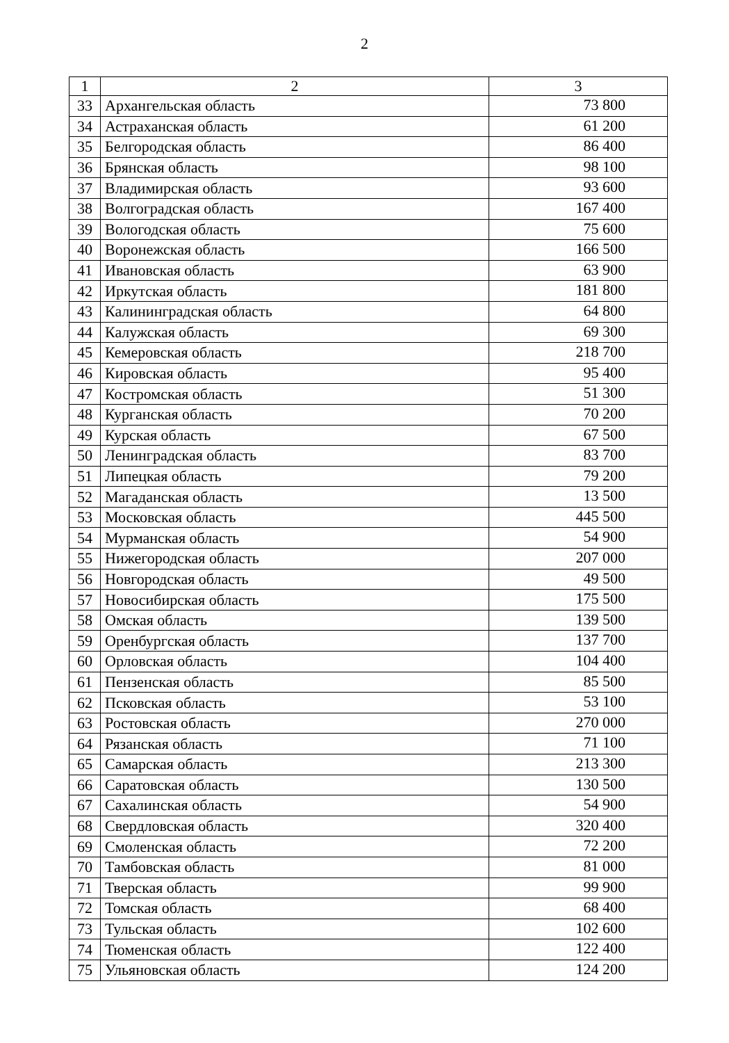2
| 1 | 2 | 3 |
| --- | --- | --- |
| 33 | Архангельская область | 73 800 |
| 34 | Астраханская область | 61 200 |
| 35 | Белгородская область | 86 400 |
| 36 | Брянская область | 98 100 |
| 37 | Владимирская область | 93 600 |
| 38 | Волгоградская область | 167 400 |
| 39 | Вологодская область | 75 600 |
| 40 | Воронежская область | 166 500 |
| 41 | Ивановская область | 63 900 |
| 42 | Иркутская область | 181 800 |
| 43 | Калининградская область | 64 800 |
| 44 | Калужская область | 69 300 |
| 45 | Кемеровская область | 218 700 |
| 46 | Кировская область | 95 400 |
| 47 | Костромская область | 51 300 |
| 48 | Курганская область | 70 200 |
| 49 | Курская область | 67 500 |
| 50 | Ленинградская область | 83 700 |
| 51 | Липецкая область | 79 200 |
| 52 | Магаданская область | 13 500 |
| 53 | Московская область | 445 500 |
| 54 | Мурманская область | 54 900 |
| 55 | Нижегородская область | 207 000 |
| 56 | Новгородская область | 49 500 |
| 57 | Новосибирская область | 175 500 |
| 58 | Омская область | 139 500 |
| 59 | Оренбургская область | 137 700 |
| 60 | Орловская область | 104 400 |
| 61 | Пензенская область | 85 500 |
| 62 | Псковская область | 53 100 |
| 63 | Ростовская область | 270 000 |
| 64 | Рязанская область | 71 100 |
| 65 | Самарская область | 213 300 |
| 66 | Саратовская область | 130 500 |
| 67 | Сахалинская область | 54 900 |
| 68 | Свердловская область | 320 400 |
| 69 | Смоленская область | 72 200 |
| 70 | Тамбовская область | 81 000 |
| 71 | Тверская область | 99 900 |
| 72 | Томская область | 68 400 |
| 73 | Тульская область | 102 600 |
| 74 | Тюменская область | 122 400 |
| 75 | Ульяновская область | 124 200 |